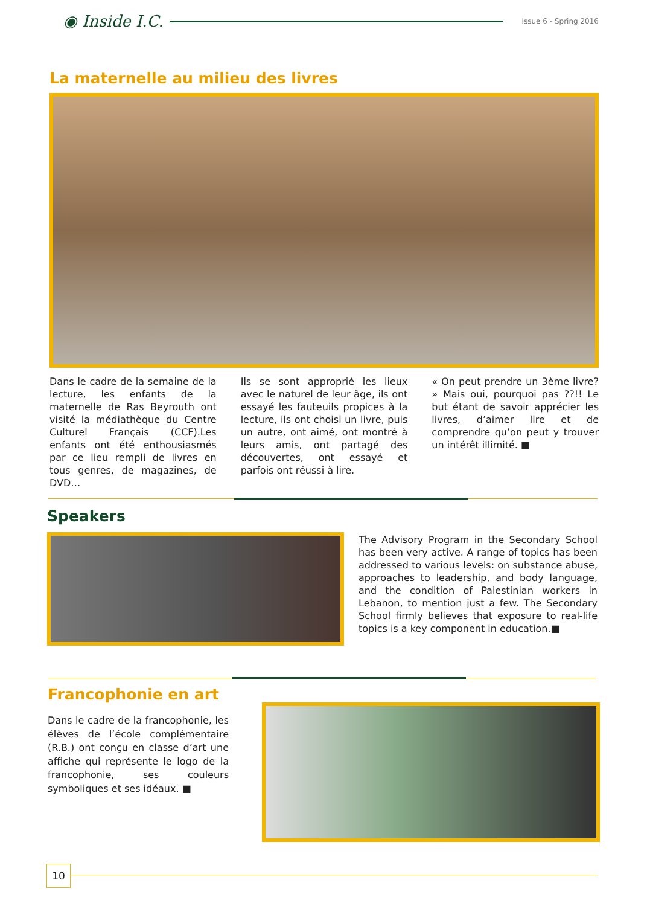◉ Inside I.C. Issue 6 - Spring 2016
La maternelle au milieu des livres
Dans le cadre de la semaine de la lecture, les enfants de la maternelle de Ras Beyrouth ont visité la médiathèque du Centre Culturel Français (CCF).Les enfants ont été enthousiasmés par ce lieu rempli de livres en tous genres, de magazines, de DVD…
Ils se sont approprié les lieux avec le naturel de leur âge, ils ont essayé les fauteuils propices à la lecture, ils ont choisi un livre, puis un autre, ont aimé, ont montré à leurs amis, ont partagé des découvertes, ont essayé et parfois ont réussi à lire.
« On peut prendre un 3ème livre? » Mais oui, pourquoi pas ??!! Le but étant de savoir apprécier les livres, d’aimer lire et de comprendre qu’on peut y trouver un intérêt illimité. ■
Speakers
The Advisory Program in the Secondary School has been very active. A range of topics has been addressed to various levels: on substance abuse, approaches to leadership, and body language, and the condition of Palestinian workers in Lebanon, to mention just a few. The Secondary School firmly believes that exposure to real-life topics is a key component in education.■
Francophonie en art
Dans le cadre de la francophonie, les élèves de l’école complémentaire (R.B.) ont conçu en classe d’art une affiche qui représente le logo de la francophonie, ses couleurs symboliques et ses idéaux. ■
10